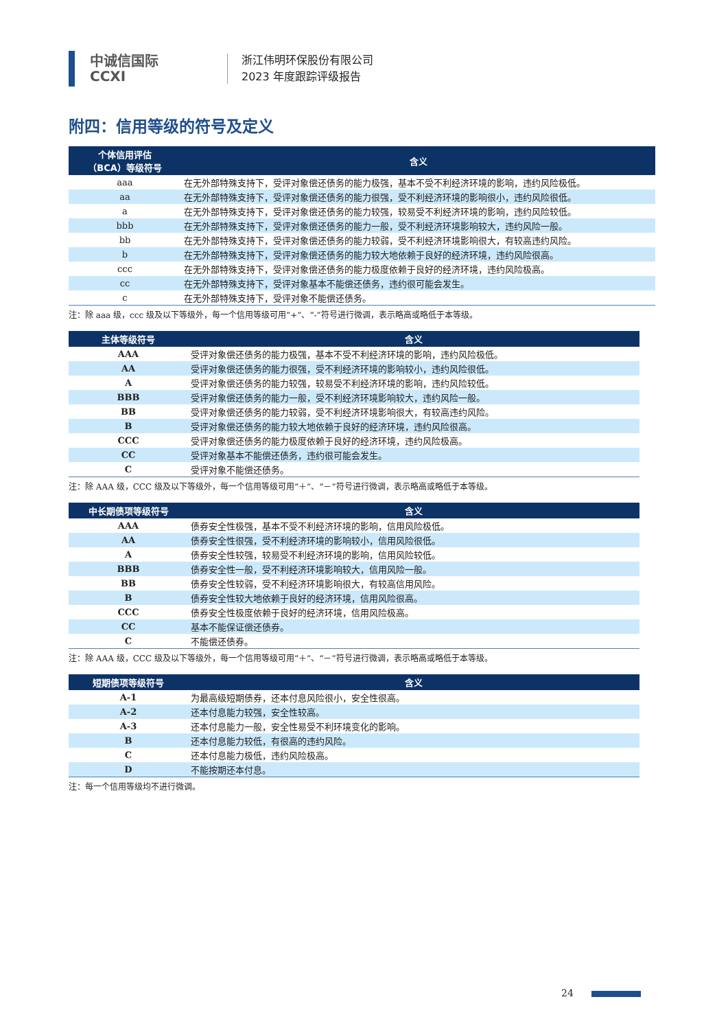中诚信国际
CCXI
浙江伟明环保股份有限公司
2023 年度跟踪评级报告
附四：信用等级的符号及定义
| 个体信用评估 （BCA）等级符号 | 含义 |
| --- | --- |
| aaa | 在无外部特殊支持下，受评对象偿还债务的能力极强，基本不受不利经济环境的影响，违约风险极低。 |
| aa | 在无外部特殊支持下，受评对象偿还债务的能力很强，受不利经济环境的影响很小，违约风险很低。 |
| a | 在无外部特殊支持下，受评对象偿还债务的能力较强，较易受不利经济环境的影响，违约风险较低。 |
| bbb | 在无外部特殊支持下，受评对象偿还债务的能力一般，受不利经济环境影响较大，违约风险一般。 |
| bb | 在无外部特殊支持下，受评对象偿还债务的能力较弱，受不利经济环境影响很大，有较高违约风险。 |
| b | 在无外部特殊支持下，受评对象偿还债务的能力较大地依赖于良好的经济环境，违约风险很高。 |
| ccc | 在无外部特殊支持下，受评对象偿还债务的能力极度依赖于良好的经济环境，违约风险极高。 |
| cc | 在无外部特殊支持下，受评对象基本不能偿还债务，违约很可能会发生。 |
| c | 在无外部特殊支持下，受评对象不能偿还债务。 |
注：除 aaa 级，ccc 级及以下等级外，每一个信用等级可用“+”、“-”符号进行微调，表示略高或略低于本等级。
| 主体等级符号 | 含义 |
| --- | --- |
| AAA | 受评对象偿还债务的能力极强，基本不受不利经济环境的影响，违约风险极低。 |
| AA | 受评对象偿还债务的能力很强，受不利经济环境的影响较小，违约风险很低。 |
| A | 受评对象偿还债务的能力较强，较易受不利经济环境的影响，违约风险较低。 |
| BBB | 受评对象偿还债务的能力一般，受不利经济环境影响较大，违约风险一般。 |
| BB | 受评对象偿还债务的能力较弱，受不利经济环境影响很大，有较高违约风险。 |
| B | 受评对象偿还债务的能力较大地依赖于良好的经济环境，违约风险很高。 |
| CCC | 受评对象偿还债务的能力极度依赖于良好的经济环境，违约风险极高。 |
| CC | 受评对象基本不能偿还债务，违约很可能会发生。 |
| C | 受评对象不能偿还债务。 |
注：除 AAA 级，CCC 级及以下等级外，每一个信用等级可用“＋”、“－”符号进行微调，表示略高或略低于本等级。
| 中长期债项等级符号 | 含义 |
| --- | --- |
| AAA | 债券安全性极强，基本不受不利经济环境的影响，信用风险极低。 |
| AA | 债券安全性很强，受不利经济环境的影响较小，信用风险很低。 |
| A | 债券安全性较强，较易受不利经济环境的影响，信用风险较低。 |
| BBB | 债券安全性一般，受不利经济环境影响较大，信用风险一般。 |
| BB | 债券安全性较弱，受不利经济环境影响很大，有较高信用风险。 |
| B | 债券安全性较大地依赖于良好的经济环境，信用风险很高。 |
| CCC | 债券安全性极度依赖于良好的经济环境，信用风险极高。 |
| CC | 基本不能保证偿还债券。 |
| C | 不能偿还债券。 |
注：除 AAA 级，CCC 级及以下等级外，每一个信用等级可用“＋”、“－”符号进行微调，表示略高或略低于本等级。
| 短期债项等级符号 | 含义 |
| --- | --- |
| A-1 | 为最高级短期债券，还本付息风险很小，安全性很高。 |
| A-2 | 还本付息能力较强，安全性较高。 |
| A-3 | 还本付息能力一般，安全性易受不利环境变化的影响。 |
| B | 还本付息能力较低，有很高的违约风险。 |
| C | 还本付息能力极低，违约风险极高。 |
| D | 不能按期还本付息。 |
注：每一个信用等级均不进行微调。
24